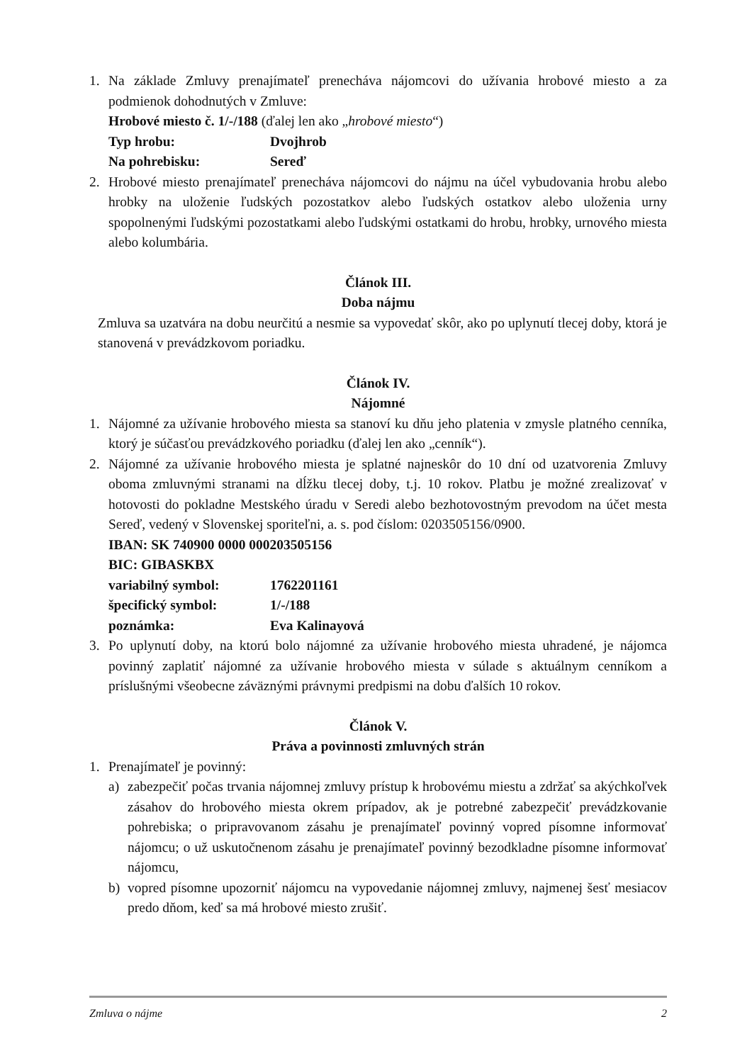1. Na základe Zmluvy prenajímateľ prenecháva nájomcovi do užívania hrobové miesto a za podmienok dohodnutých v Zmluve:
Hrobové miesto č. 1/-/188 (ďalej len ako „hrobové miesto“)
Typ hrobu: Dvojhrob
Na pohrebisku: Sereď
2. Hrobové miesto prenajímateľ prenecháva nájomcovi do nájmu na účel vybudovania hrobu alebo hrobky na uloženie ľudských pozostatkov alebo ľudských ostatkov alebo uloženia urny spopolnenými ľudskými pozostatkami alebo ľudskými ostatkami do hrobu, hrobky, urnového miesta alebo kolumbária.
Článok III.
Doba nájmu
Zmluva sa uzatvára na dobu neurčitú a nesmie sa vypovedať skôr, ako po uplynutí tlecej doby, ktorá je stanovená v prevádzkovom poriadku.
Článok IV.
Nájomné
1. Nájomné za užívanie hrobového miesta sa stanoví ku dňu jeho platenia v zmysle platného cenníka, ktorý je súčasťou prevádzkového poriadku (ďalej len ako „cenník“).
2. Nájomné za užívanie hrobového miesta je splatné najneskôr do 10 dní od uzatvorenia Zmluvy oboma zmluvnými stranami na dĺžku tlecej doby, t.j. 10 rokov. Platbu je možné zrealizovať v hotovosti do pokladne Mestského úradu v Seredi alebo bezhotovostným prevodom na účet mesta Sereď, vedený v Slovenskej sporiteľni, a. s. pod číslom: 0203505156/0900.
IBAN: SK 740900 0000 000203505156
BIC: GIBASKBX
variabilný symbol: 1762201161
špecifický symbol: 1/-/188
poznámka: Eva Kalinayová
3. Po uplynutí doby, na ktorú bolo nájomné za užívanie hrobového miesta uhradené, je nájomca povinný zaplatiť nájomné za užívanie hrobového miesta v súlade s aktuálnym cenníkom a príslušnými všeobecne záväznými právnymi predpismi na dobu ďalších 10 rokov.
Článok V.
Práva a povinnosti zmluvných strán
1. Prenajímateľ je povinný:
a) zabezpečiť počas trvania nájomnej zmluvy prístup k hrobovému miestu a zdržať sa akýchkoľvek zásahov do hrobového miesta okrem prípadov, ak je potrebné zabezpečiť prevádzkovanie pohrebiska; o pripravovanom zásahu je prenajímateľ povinný vopred písomne informovať nájomcu; o už uskutočnenom zásahu je prenajímateľ povinný bezodkladne písomne informovať nájomcu,
b) vopred písomne upozorniť nájomcu na vypovedanie nájomnej zmluvy, najmenej šesť mesiacov predo dňom, keď sa má hrobové miesto zrušiť.
Zmluva o nájme 2